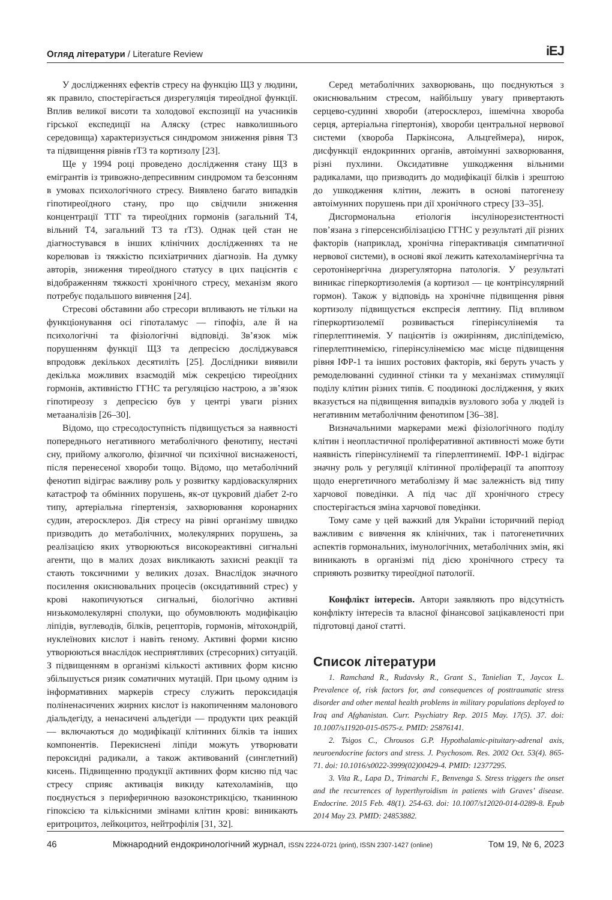Огляд літератури / Literature Review iEJ
У дослідженнях ефектів стресу на функцію ЩЗ у людини, як правило, спостерігається дизрегуляція тиреоїдної функції. Вплив великої висоти та холодової експозиції на учасників гірської експедиції на Аляску (стрес навколишнього середовища) характеризується синдромом зниження рівня Т3 та підвищення рівнів rТ3 та кортизолу [23].
Ще у 1994 році проведено дослідження стану ЩЗ в емігрантів із тривожно-депресивним синдромом та безсонням в умовах психологічного стресу. Виявлено багато випадків гіпотиреоїдного стану, про що свідчили зниження концентрації ТТГ та тиреоїдних гормонів (загальний Т4, вільний Т4, загальний Т3 та rТ3). Однак цей стан не діагностувався в інших клінічних дослідженнях та не корелював із тяжкістю психіатричних діагнозів. На думку авторів, зниження тиреоїдного статусу в цих пацієнтів є відображенням тяжкості хронічного стресу, механізм якого потребує подальшого вивчення [24].
Стресові обставини або стресори впливають не тільки на функціонування осі гіпоталамус — гіпофіз, але й на психологічні та фізіологічні відповіді. Зв’язок між порушенням функції ЩЗ та депресією досліджувався впродовж декількох десятиліть [25]. Дослідники виявили декілька можливих взаємодій між секрецією тиреоїдних гормонів, активністю ГГНС та регуляцією настрою, а зв’язок гіпотиреозу з депресією був у центрі уваги різних метааналізів [26–30].
Відомо, що стресодоступність підвищується за наявності попереднього негативного метаболічного фенотипу, нестачі сну, прийому алкоголю, фізичної чи психічної виснаженості, після перенесеної хвороби тощо. Відомо, що метаболічний фенотип відіграє важливу роль у розвитку кардіоваскулярних катастроф та обмінних порушень, як-от цукровий діабет 2-го типу, артеріальна гіпертензія, захворювання коронарних судин, атеросклероз. Дія стресу на рівні організму швидко призводить до метаболічних, молекулярних порушень, за реалізацією яких утворюються високореактивні сигнальні агенти, що в малих дозах викликають захисні реакції та стають токсичними у великих дозах. Внаслідок значного посилення окиснювальних процесів (оксидативний стрес) у крові накопичуються сигнальні, біологічно активні низькомолекулярні сполуки, що обумовлюють модифікацію ліпідів, вуглеводів, білків, рецепторів, гормонів, мітохондрій, нуклеїнових кислот і навіть геному. Активні форми кисню утворюються внаслідок несприятливих (стресорних) ситуацій. З підвищенням в організмі кількості активних форм кисню збільшується ризик соматичних мутацій. При цьому одним із інформативних маркерів стресу служить пероксидація поліненасичених жирних кислот із накопиченням малонового діальдегіду, а ненасичені альдегіди — продукти цих реакцій — включаються до модифікації клітинних білків та інших компонентів. Перекиснені ліпіди можуть утворювати пероксидні радикали, а також активований (синглетний) кисень. Підвищенню продукції активних форм кисню під час стресу сприяє активація викиду катехоламінів, що поєднується з периферичною вазоконстрикцією, тканинною гіпоксією та кількісними змінами клітин крові: виникають еритроцитоз, лейкоцитоз, нейтрофілія [31, 32].
Серед метаболічних захворювань, що поєднуються з окиснювальним стресом, найбільшу увагу привертають серцево-судинні хвороби (атеросклероз, ішемічна хвороба серця, артеріальна гіпертонія), хвороби центральної нервової системи (хвороба Паркінсона, Альцгеймера), нирок, дисфункції ендокринних органів, автоімунні захворювання, різні пухлини. Оксидативне ушкодження вільними радикалами, що призводить до модифікації білків і зрештою до ушкодження клітин, лежить в основі патогенезу автоімунних порушень при дії хронічного стресу [33–35].
Дисгормональна етіологія інсулінорезистентності пов’язана з гіперсенсибілізацією ГГНС у результаті дії різних факторів (наприклад, хронічна гіперактивація симпатичної нервової системи), в основі якої лежить катехоламінергічна та серотонінергічна дизрегуляторна патологія. У результаті виникає гіперкортизолемія (а кортизол — це контрінсулярний гормон). Також у відповідь на хронічне підвищення рівня кортизолу підвищується експресія лептину. Під впливом гіперкортизолемії розвивається гіперінсулінемія та гіперлептинемія. У пацієнтів із ожирінням, дисліпідемією, гіперлептинемією, гіперінсулінемією має місце підвищення рівня ІФР-1 та інших ростових факторів, які беруть участь у ремоделюванні судинної стінки та у механізмах стимуляції поділу клітин різних типів. Є поодинокі дослідження, у яких вказується на підвищення випадків вузлового зоба у людей із негативним метаболічним фенотипом [36–38].
Визначальними маркерами межі фізіологічного поділу клітин і неопластичної проліферативної активності може бути наявність гіперінсулінемії та гіперлептинемії. ІФР-1 відіграє значну роль у регуляції клітинної проліферації та апоптозу щодо енергетичного метаболізму й має залежність від типу харчової поведінки. А під час дії хронічного стресу спостерігається зміна харчової поведінки.
Тому саме у цей важкий для України історичний період важливим є вивчення як клінічних, так і патогенетичних аспектів гормональних, імунологічних, метаболічних змін, які виникають в організмі під дією хронічного стресу та сприяють розвитку тиреоїдної патології.
Конфлікт інтересів. Автори заявляють про відсутність конфлікту інтересів та власної фінансової зацікавленості при підготовці даної статті.
Список літератури
1. Ramchand R., Rudavsky R., Grant S., Tanielian T., Jaycox L. Prevalence of, risk factors for, and consequences of posttraumatic stress disorder and other mental health problems in military populations deployed to Iraq and Afghanistan. Curr. Psychiatry Rep. 2015 May. 17(5). 37. doi: 10.1007/s11920-015-0575-z. PMID: 25876141.
2. Tsigos C., Chrousos G.P. Hypothalamic-pituitary-adrenal axis, neuroendocrine factors and stress. J. Psychosom. Res. 2002 Oct. 53(4). 865-71. doi: 10.1016/s0022-3999(02)00429-4. PMID: 12377295.
3. Vita R., Lapa D., Trimarchi F., Benvenga S. Stress triggers the onset and the recurrences of hyperthyroidism in patients with Graves’ disease. Endocrine. 2015 Feb. 48(1). 254-63. doi: 10.1007/s12020-014-0289-8. Epub 2014 May 23. PMID: 24853882.
46 Міжнародний ендокринологічний журнал, ISSN 2224-0721 (print), ISSN 2307-1427 (online) Том 19, № 6, 2023